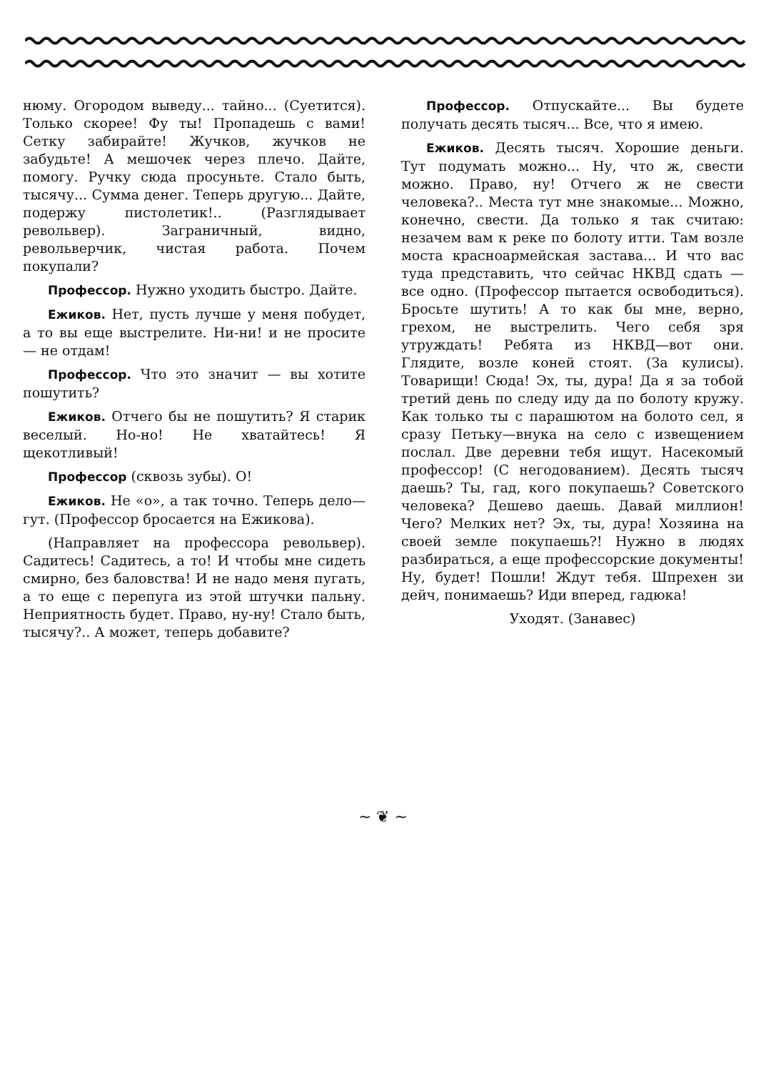нюму. Огородом выведу... тайно... (Суетится). Только скорее! Фу ты! Пропадешь с вами! Сетку забирайте! Жучков, жучков не забудьте! А мешочек через плечо. Дайте, помогу. Ручку сюда просуньте. Стало быть, тысячу... Сумма денег. Теперь другую... Дайте, подержу пистолетик!.. (Разглядывает револьвер). Заграничный, видно, револьверчик, чистая работа. Почем покупали?
Профессор. Нужно уходить быстро. Дайте.
Ежиков. Нет, пусть лучше у меня побудет, а то вы еще выстрелите. Ни-ни! и не просите — не отдам!
Профессор. Что это значит — вы хотите пошутить?
Ежиков. Отчего бы не пошутить? Я старик веселый. Но-но! Не хватайтесь! Я щекотливый!
Профессор (сквозь зубы). О!
Ежиков. Не «о», а так точно. Теперь дело—гут. (Профессор бросается на Ежикова).
(Направляет на профессора револьвер). Садитесь! Садитесь, а то! И чтобы мне сидеть смирно, без баловства! И не надо меня пугать, а то еще с перепуга из этой штучки пальну. Неприятность будет. Право, ну-ну! Стало быть, тысячу?.. А может, теперь добавите?
Профессор. Отпускайте... Вы будете получать десять тысяч... Все, что я имею.
Ежиков. Десять тысяч. Хорошие деньги. Тут подумать можно... Ну, что ж, свести можно. Право, ну! Отчего ж не свести человека?.. Места тут мне знакомые... Можно, конечно, свести. Да только я так считаю: незачем вам к реке по болоту итти. Там возле моста красноармейская застава... И что вас туда представить, что сейчас НКВД сдать — все одно. (Профессор пытается освободиться). Бросьте шутить! А то как бы мне, верно, грехом, не выстрелить. Чего себя зря утруждать! Ребята из НКВД—вот они. Глядите, возле коней стоят. (За кулисы). Товарищи! Сюда! Эх, ты, дура! Да я за тобой третий день по следу иду да по болоту кружу. Как только ты с парашютом на болото сел, я сразу Петьку—внука на село с извещением послал. Две деревни тебя ищут. Насекомый профессор! (С негодованием). Десять тысяч даешь? Ты, гад, кого покупаешь? Советского человека? Дешево даешь. Давай миллион! Чего? Мелких нет? Эх, ты, дура! Хозяина на своей земле покупаешь?! Нужно в людях разбираться, а еще профессорские документы! Ну, будет! Пошли! Ждут тебя. Шпрехен зи дейч, понимаешь? Иди вперед, гадюка!
Уходят. (Занавес)
~ ❦ ~